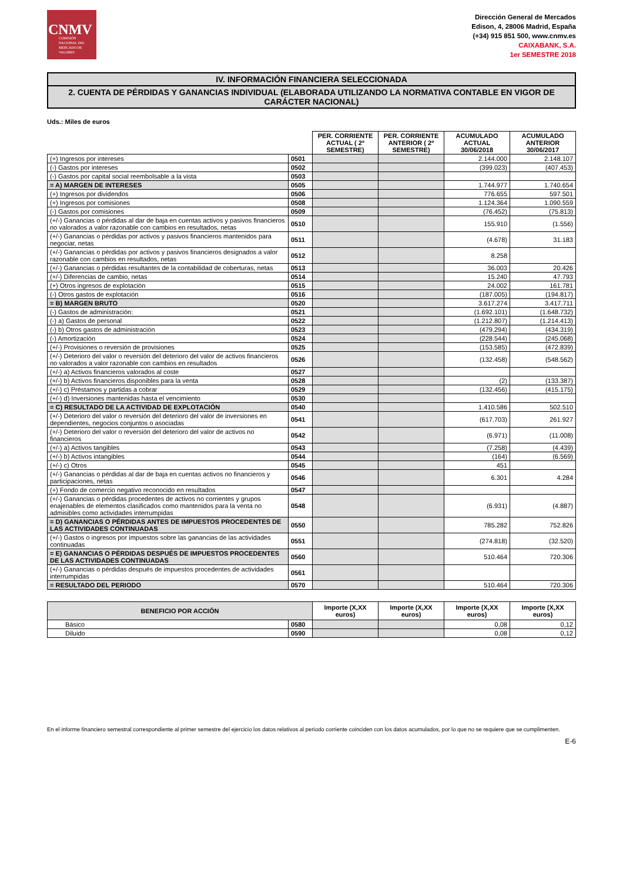CNMV
COMISIÓN NACIONAL DEL MERCADO DE VALORES
Dirección General de Mercados
Edison, 4, 28006 Madrid, España
(+34) 915 851 500, www.cnmv.es
CAIXABANK, S.A.
1er SEMESTRE 2018
IV. INFORMACIÓN FINANCIERA SELECCIONADA
2. CUENTA DE PÉRDIDAS Y GANANCIAS INDIVIDUAL (ELABORADA UTILIZANDO LA NORMATIVA CONTABLE EN VIGOR DE CARÁCTER NACIONAL)
Uds.: Miles de euros
| | | PER. CORRIENTE ACTUAL ( 2º SEMESTRE) | PER. CORRIENTE ANTERIOR ( 2º SEMESTRE) | ACUMULADO ACTUAL 30/06/2018 | ACUMULADO ANTERIOR 30/06/2017 |
| --- | --- | --- | --- | --- | --- |
| (+) Ingresos por intereses | 0501 | | | 2.144.000 | 2.148.107 |
| (-) Gastos por intereses | 0502 | | | (399.023) | (407.453) |
| (-) Gastos por capital social reembolsable a la vista | 0503 | | | | |
| = A) MARGEN DE INTERESES | 0505 | | | 1.744.977 | 1.740.654 |
| (+) Ingresos por dividendos | 0506 | | | 776.655 | 597.501 |
| (+) Ingresos por comisiones | 0508 | | | 1.124.364 | 1.090.559 |
| (-) Gastos por comisiones | 0509 | | | (76.452) | (75.813) |
| (+/-) Ganancias o pérdidas al dar de baja en cuentas activos y pasivos financieros no valorados a valor razonable con cambios en resultados, netas | 0510 | | | 155.910 | (1.556) |
| (+/-) Ganancias o pérdidas por activos y pasivos financieros mantenidos para negociar, netas | 0511 | | | (4.678) | 31.183 |
| (+/-) Ganancias o pérdidas por activos y pasivos financieros designados a valor razonable con cambios en resultados, netas | 0512 | | | 8.258 | |
| (+/-) Ganancias o pérdidas resultantes de la contabilidad de coberturas, netas | 0513 | | | 36.003 | 20.426 |
| (+/-) Diferencias de cambio, netas | 0514 | | | 15.240 | 47.793 |
| (+) Otros ingresos de explotación | 0515 | | | 24.002 | 161.781 |
| (-) Otros gastos de explotación | 0516 | | | (187.005) | (194.817) |
| = B) MARGEN BRUTO | 0520 | | | 3.617.274 | 3.417.711 |
| (-) Gastos de administración: | 0521 | | | (1.692.101) | (1.648.732) |
| (-) a) Gastos de personal | 0522 | | | (1.212.807) | (1.214.413) |
| (-) b) Otros gastos de administración | 0523 | | | (479.294) | (434.319) |
| (-) Amortización | 0524 | | | (228.544) | (245.068) |
| (+/-) Provisiones o reversión de provisiones | 0525 | | | (153.585) | (472.839) |
| (+/-) Deterioro del valor o reversión del deterioro del valor de activos financieros no valorados a valor razonable con cambios en resultados | 0526 | | | (132.458) | (548.562) |
| (+/-) a) Activos financieros valorados al coste | 0527 | | | | |
| (+/-) b) Activos financieros disponibles para la venta | 0528 | | | (2) | (133.387) |
| (+/-) c) Préstamos y partidas a cobrar | 0529 | | | (132.456) | (415.175) |
| (+/-) d) Inversiones mantenidas hasta el vencimiento | 0530 | | | | |
| = C) RESULTADO DE LA ACTIVIDAD DE EXPLOTACIÓN | 0540 | | | 1.410.586 | 502.510 |
| (+/-) Deterioro del valor o reversión del deterioro del valor de inversiones en dependientes, negocios conjuntos o asociadas | 0541 | | | (617.703) | 261.927 |
| (+/-) Deterioro del valor o reversión del deterioro del valor de activos no financieros | 0542 | | | (6.971) | (11.008) |
| (+/-) a) Activos tangibles | 0543 | | | (7.258) | (4.439) |
| (+/-) b) Activos intangibles | 0544 | | | (164) | (6.569) |
| (+/-) c) Otros | 0545 | | | 451 | |
| (+/-) Ganancias o pérdidas al dar de baja en cuentas activos no financieros y participaciones, netas | 0546 | | | 6.301 | 4.284 |
| (+) Fondo de comercio negativo reconocido en resultados | 0547 | | | | |
| (+/-) Ganancias o pérdidas procedentes de activos no corrientes y grupos enajenables de elementos clasificados como mantenidos para la venta no admisibles como actividades interrumpidas | 0548 | | | (6.931) | (4.887) |
| = D) GANANCIAS O PÉRDIDAS ANTES DE IMPUESTOS PROCEDENTES DE LAS ACTIVIDADES CONTINUADAS | 0550 | | | 785.282 | 752.826 |
| (+/-) Gastos o ingresos por impuestos sobre las ganancias de las actividades continuadas | 0551 | | | (274.818) | (32.520) |
| = E) GANANCIAS O PÉRDIDAS DESPUÉS DE IMPUESTOS PROCEDENTES DE LAS ACTIVIDADES CONTINUADAS | 0560 | | | 510.464 | 720.306 |
| (+/-) Ganancias o pérdidas después de impuestos procedentes de actividades interrumpidas | 0561 | | | | |
| = RESULTADO DEL PERIODO | 0570 | | | 510.464 | 720.306 |
| BENEFICIO POR ACCIÓN | | Importe (X,XX euros) | Importe (X,XX euros) | Importe (X,XX euros) | Importe (X,XX euros) |
| --- | --- | --- | --- | --- | --- |
| Básico | 0580 | | | 0,08 | 0,12 |
| Diluido | 0590 | | | 0,08 | 0,12 |
En el informe financiero semestral correspondiente al primer semestre del ejercicio los datos relativos al periodo corriente coinciden con los datos acumulados, por lo que no se requiere que se cumplimenten.
E-6